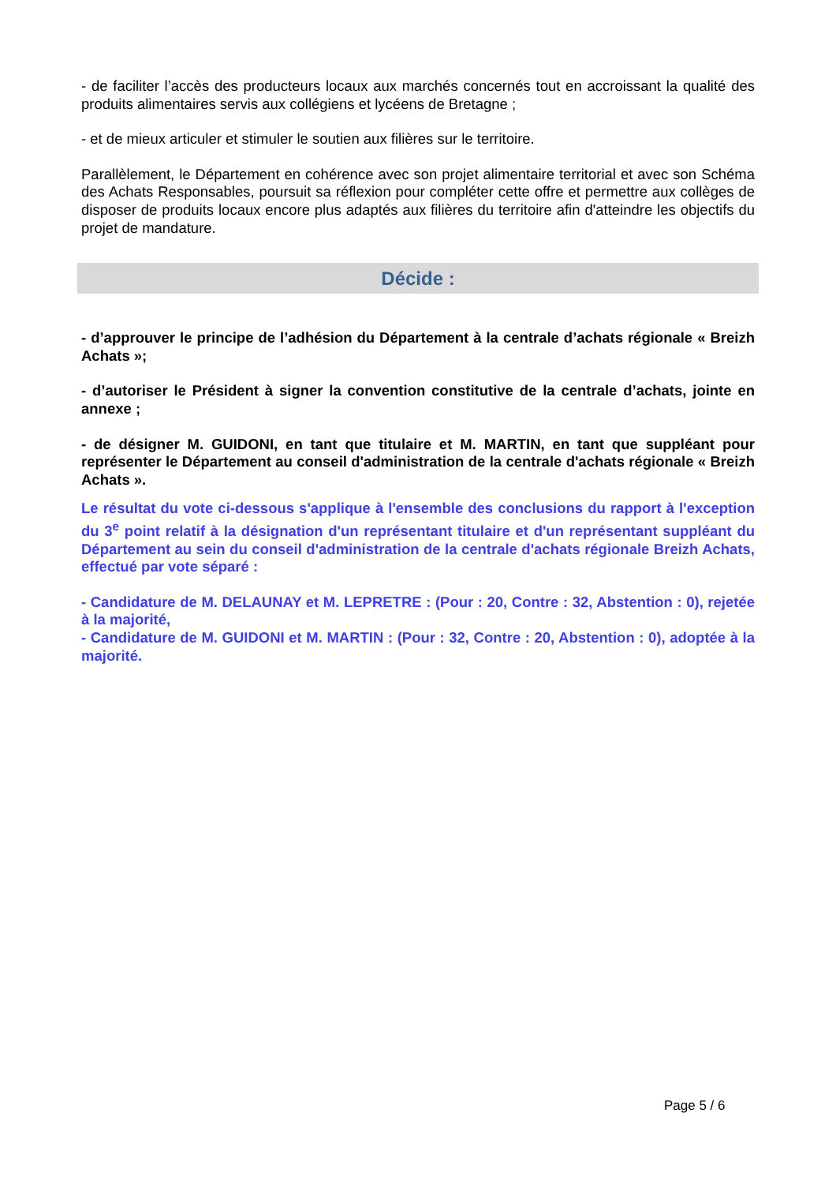- de faciliter l’accès des producteurs locaux aux marchés concernés tout en accroissant la qualité des produits alimentaires servis aux collégiens et lycéens de Bretagne ;
- et de mieux articuler et stimuler le soutien aux filières sur le territoire.
Parallèlement, le Département en cohérence avec son projet alimentaire territorial et avec son Schéma des Achats Responsables, poursuit sa réflexion pour compléter cette offre et permettre aux collèges de disposer de produits locaux encore plus adaptés aux filières du territoire afin d'atteindre les objectifs du projet de mandature.
Décide :
- d’approuver le principe de l’adhésion du Département à la centrale d’achats régionale « Breizh Achats »;
- d’autoriser le Président à signer la convention constitutive de la centrale d’achats, jointe en annexe ;
- de désigner M. GUIDONI, en tant que titulaire et M. MARTIN, en tant que suppléant pour représenter le Département au conseil d'administration de la centrale d'achats régionale « Breizh Achats ».
Le résultat du vote ci-dessous s'applique à l'ensemble des conclusions du rapport à l'exception du 3<sup>e</sup> point relatif à la désignation d'un représentant titulaire et d'un représentant suppléant du Département au sein du conseil d'administration de la centrale d'achats régionale Breizh Achats, effectué par vote séparé :
- Candidature de M. DELAUNAY et M. LEPRETRE : (Pour : 20, Contre : 32, Abstention : 0), rejetée à la majorité,
- Candidature de M. GUIDONI et M. MARTIN : (Pour : 32, Contre : 20, Abstention : 0), adoptée à la majorité.
Page 5 / 6